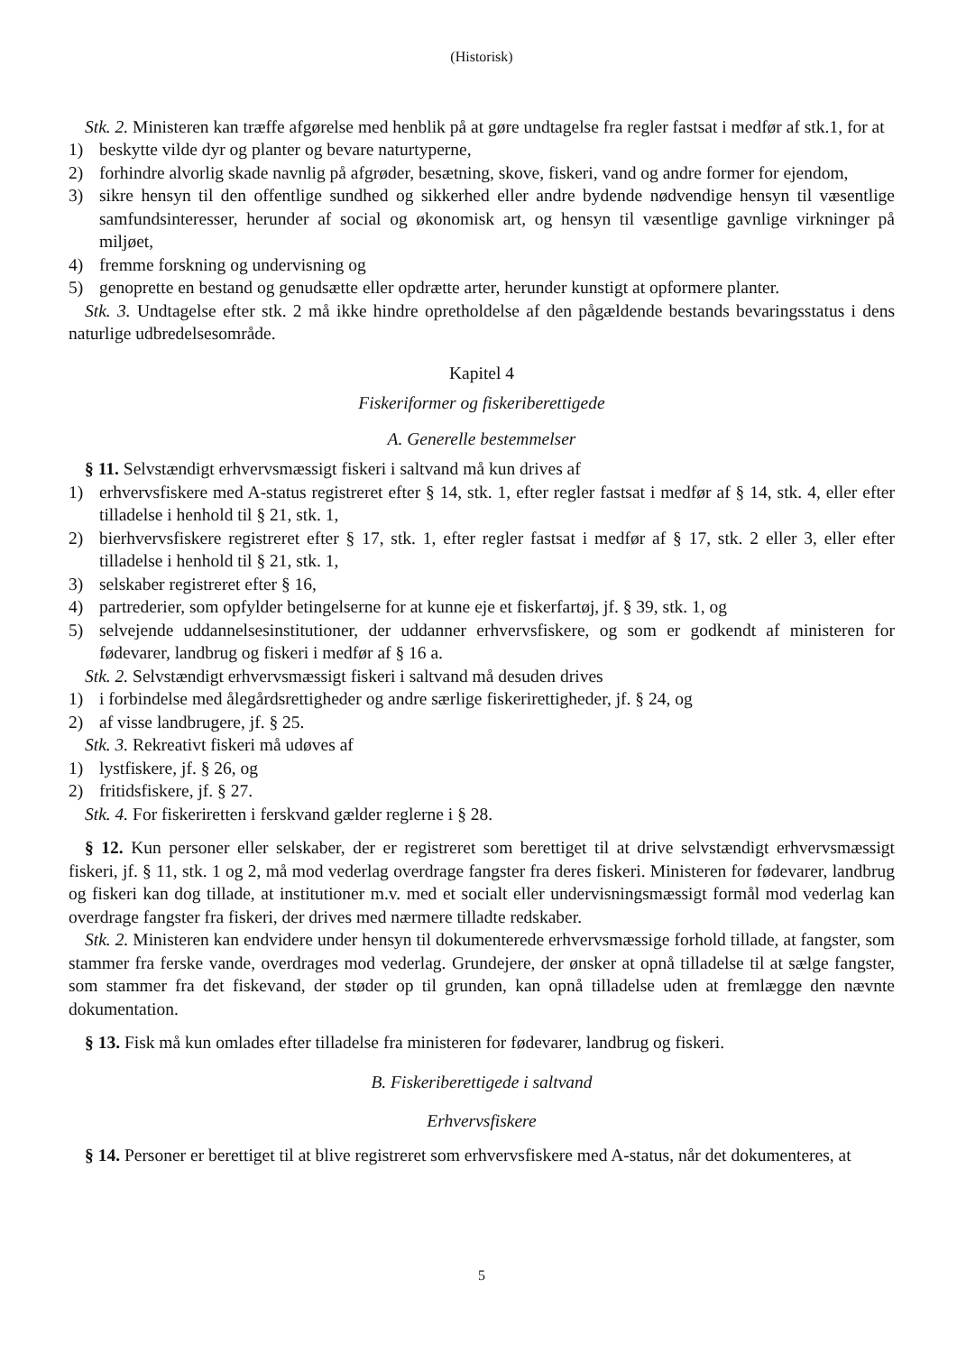(Historisk)
Stk. 2. Ministeren kan træffe afgørelse med henblik på at gøre undtagelse fra regler fastsat i medfør af stk.1, for at
1) beskytte vilde dyr og planter og bevare naturtyperne,
2) forhindre alvorlig skade navnlig på afgrøder, besætning, skove, fiskeri, vand og andre former for ejendom,
3) sikre hensyn til den offentlige sundhed og sikkerhed eller andre bydende nødvendige hensyn til væsentlige samfundsinteresser, herunder af social og økonomisk art, og hensyn til væsentlige gavnlige virkninger på miljøet,
4) fremme forskning og undervisning og
5) genoprette en bestand og genudsætte eller opdrætte arter, herunder kunstigt at opformere planter.
Stk. 3. Undtagelse efter stk. 2 må ikke hindre opretholdelse af den pågældende bestands bevaringsstatus i dens naturlige udbredelsesområde.
Kapitel 4
Fiskeriformer og fiskeriberettigede
A. Generelle bestemmelser
§ 11. Selvstændigt erhvervsmæssigt fiskeri i saltvand må kun drives af
1) erhvervsfiskere med A-status registreret efter § 14, stk. 1, efter regler fastsat i medfør af § 14, stk. 4, eller efter tilladelse i henhold til § 21, stk. 1,
2) bierhvervsfiskere registreret efter § 17, stk. 1, efter regler fastsat i medfør af § 17, stk. 2 eller 3, eller efter tilladelse i henhold til § 21, stk. 1,
3) selskaber registreret efter § 16,
4) partrederier, som opfylder betingelserne for at kunne eje et fiskerfartøj, jf. § 39, stk. 1, og
5) selvejende uddannelsesinstitutioner, der uddanner erhvervsfiskere, og som er godkendt af ministeren for fødevarer, landbrug og fiskeri i medfør af § 16 a.
Stk. 2. Selvstændigt erhvervsmæssigt fiskeri i saltvand må desuden drives
1) i forbindelse med ålegårdsrettigheder og andre særlige fiskerirettigheder, jf. § 24, og
2) af visse landbrugere, jf. § 25.
Stk. 3. Rekreativt fiskeri må udøves af
1) lystfiskere, jf. § 26, og
2) fritidsfiskere, jf. § 27.
Stk. 4. For fiskeriretten i ferskvand gælder reglerne i § 28.
§ 12. Kun personer eller selskaber, der er registreret som berettiget til at drive selvstændigt erhvervsmæssigt fiskeri, jf. § 11, stk. 1 og 2, må mod vederlag overdrage fangster fra deres fiskeri. Ministeren for fødevarer, landbrug og fiskeri kan dog tillade, at institutioner m.v. med et socialt eller undervisningsmæssigt formål mod vederlag kan overdrage fangster fra fiskeri, der drives med nærmere tilladte redskaber.
Stk. 2. Ministeren kan endvidere under hensyn til dokumenterede erhvervsmæssige forhold tillade, at fangster, som stammer fra ferske vande, overdrages mod vederlag. Grundejere, der ønsker at opnå tilladelse til at sælge fangster, som stammer fra det fiskevand, der støder op til grunden, kan opnå tilladelse uden at fremlægge den nævnte dokumentation.
§ 13. Fisk må kun omlades efter tilladelse fra ministeren for fødevarer, landbrug og fiskeri.
B. Fiskeriberettigede i saltvand
Erhvervsfiskere
§ 14. Personer er berettiget til at blive registreret som erhvervsfiskere med A-status, når det dokumenteres, at
5